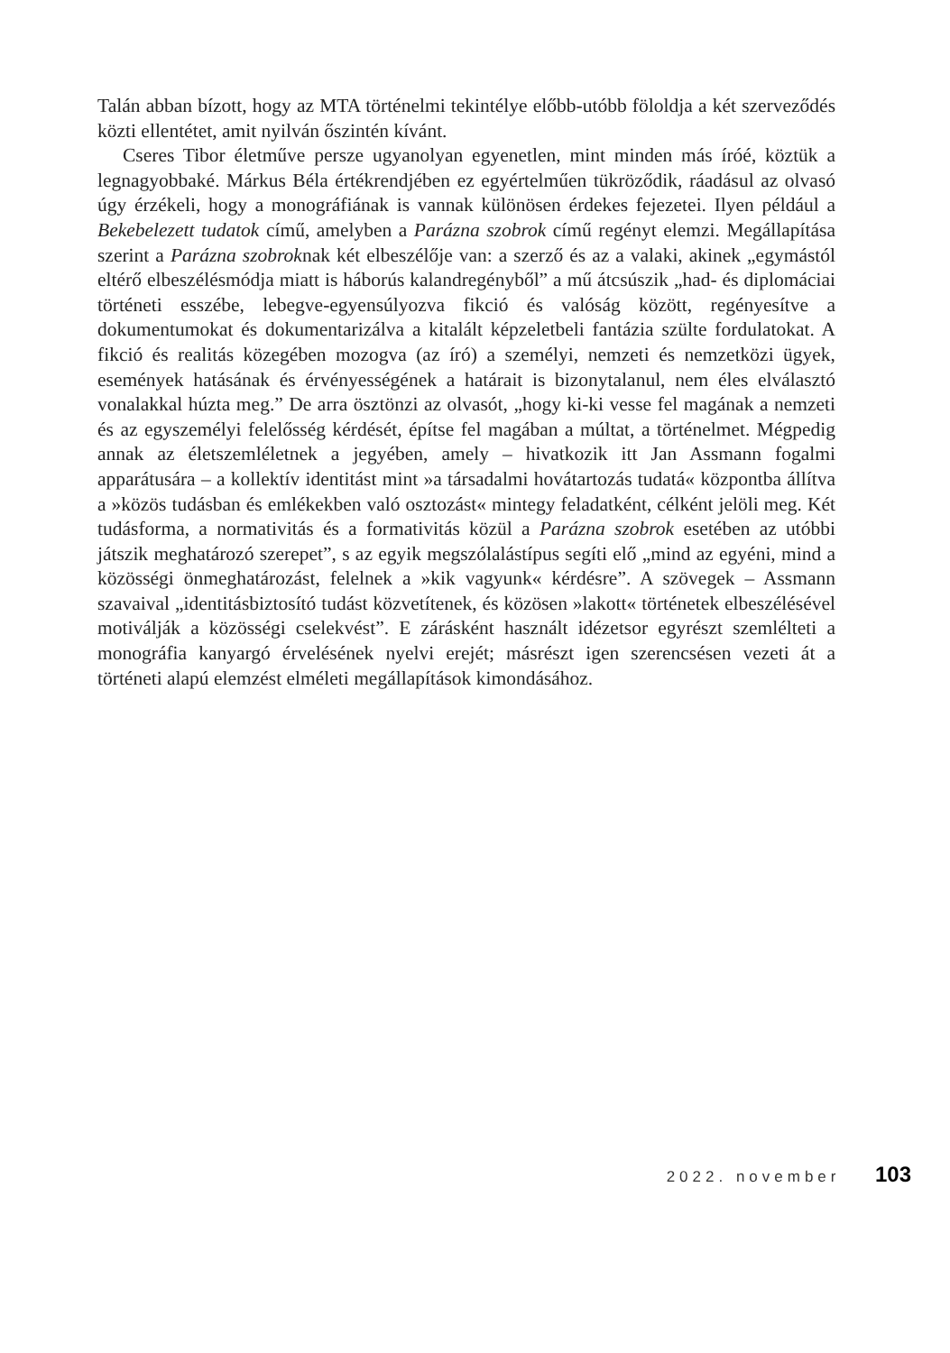Talán abban bízott, hogy az MTA történelmi tekintélye előbb-utóbb föloldja a két szerveződés közti ellentétet, amit nyilván őszintén kívánt.
Cseres Tibor életműve persze ugyanolyan egyenetlen, mint minden más íróé, köztük a legnagyobbaké. Márkus Béla értékrendjében ez egyértelműen tükröződik, ráadásul az olvasó úgy érzékeli, hogy a monográfiának is vannak különösen érdekes fejezetei. Ilyen például a Bekebelezett tudatok című, amelyben a Parázna szobrok című regényt elemzi. Megállapítása szerint a Parázna szobroknak két elbeszélője van: a szerző és az a valaki, akinek „egymástól eltérő elbeszélésmódja miatt is háborús kalandregényből” a mű átcsúszik „had- és diplomáciai történeti esszébe, lebegve-egyensúlyozva fikció és valóság között, regényesítve a dokumentumokat és dokumentarizálva a kitalált képzeletbeli fantázia szülte fordulatokat. A fikció és realitás közegében mozogva (az író) a személyi, nemzeti és nemzetközi ügyek, események hatásának és érvényességének a határait is bizonytalanul, nem éles elválasztó vonalakkal húzta meg.” De arra ösztönzi az olvasót, „hogy ki-ki vesse fel magának a nemzeti és az egyszemélyi felelősség kérdését, építse fel magában a múltat, a történelmet. Mégpedig annak az életszemléletnek a jegyében, amely – hivatkozik itt Jan Assmann fogalmi apparátusára – a kollektív identitást mint »a társadalmi hovátartozás tudatá« központba állítva a »közös tudásban és emlékekben való osztozást« mintegy feladatként, célként jelöli meg. Két tudásforma, a normativitás és a formativitás közül a Parázna szobrok esetében az utóbbi játszik meghatározó szerepet”, s az egyik megszólalástípus segíti elő „mind az egyéni, mind a közösségi önmeghatározást, felelnek a »kik vagyunk« kérdésre”. A szövegek – Assmann szavaival „identitásbiztosító tudást közvetítenek, és közösen »lakott« történetek elbeszélésével motiválják a közösségi cselekvést”. E zárásként használt idézetsor egyrészt szemlélteti a monográfia kanyargó érvelésének nyelvi erejét; másrészt igen szerencsésen vezeti át a történeti alapú elemzést elméleti megállapítások kimondásához.
2022. november 103